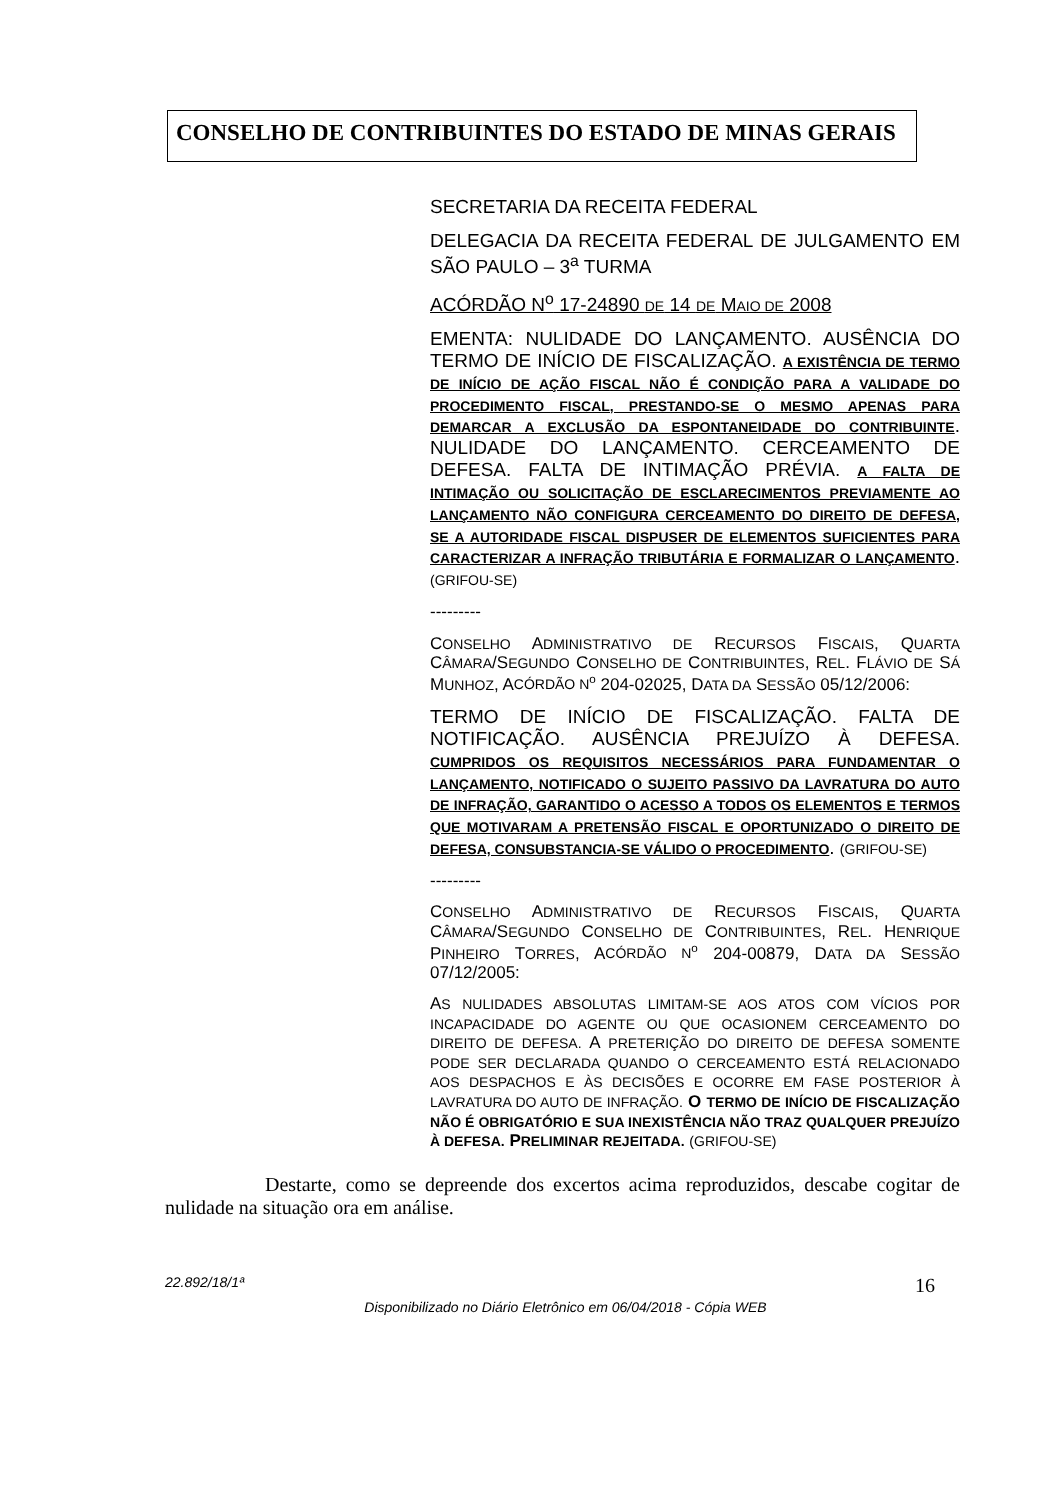CONSELHO DE CONTRIBUINTES DO ESTADO DE MINAS GERAIS
SECRETARIA DA RECEITA FEDERAL
DELEGACIA DA RECEITA FEDERAL DE JULGAMENTO EM SÃO PAULO – 3<sup>a</sup> TURMA
ACÓRDÃO N<sup>o</sup> 17-24890 DE 14 DE MAIO DE 2008
EMENTA: NULIDADE DO LANÇAMENTO. AUSÊNCIA DO TERMO DE INÍCIO DE FISCALIZAÇÃO. A EXISTÊNCIA DE TERMO DE INÍCIO DE AÇÃO FISCAL NÃO É CONDIÇÃO PARA A VALIDADE DO PROCEDIMENTO FISCAL, PRESTANDO-SE O MESMO APENAS PARA DEMARCAR A EXCLUSÃO DA ESPONTANEIDADE DO CONTRIBUINTE. NULIDADE DO LANÇAMENTO. CERCEAMENTO DE DEFESA. FALTA DE INTIMAÇÃO PRÉVIA. A FALTA DE INTIMAÇÃO OU SOLICITAÇÃO DE ESCLARECIMENTOS PREVIAMENTE AO LANÇAMENTO NÃO CONFIGURA CERCEAMENTO DO DIREITO DE DEFESA, SE A AUTORIDADE FISCAL DISPUSER DE ELEMENTOS SUFICIENTES PARA CARACTERIZAR A INFRAÇÃO TRIBUTÁRIA E FORMALIZAR O LANÇAMENTO. (GRIFOU-SE)
---------
CONSELHO ADMINISTRATIVO DE RECURSOS FISCAIS, QUARTA CÂMARA/SEGUNDO CONSELHO DE CONTRIBUINTES, REL. FLÁVIO DE SÁ MUNHOZ, ACÓRDÃO N<sup>o</sup> 204-02025, DATA DA SESSÃO 05/12/2006:
TERMO DE INÍCIO DE FISCALIZAÇÃO. FALTA DE NOTIFICAÇÃO. AUSÊNCIA PREJUÍZO À DEFESA. CUMPRIDOS OS REQUISITOS NECESSÁRIOS PARA FUNDAMENTAR O LANÇAMENTO, NOTIFICADO O SUJEITO PASSIVO DA LAVRATURA DO AUTO DE INFRAÇÃO, GARANTIDO O ACESSO A TODOS OS ELEMENTOS E TERMOS QUE MOTIVARAM A PRETENSÃO FISCAL E OPORTUNIZADO O DIREITO DE DEFESA, CONSUBSTANCIA-SE VÁLIDO O PROCEDIMENTO. (GRIFOU-SE)
---------
CONSELHO ADMINISTRATIVO DE RECURSOS FISCAIS, QUARTA CÂMARA/SEGUNDO CONSELHO DE CONTRIBUINTES, REL. HENRIQUE PINHEIRO TORRES, ACÓRDÃO N<sup>o</sup> 204-00879, DATA DA SESSÃO 07/12/2005:
AS NULIDADES ABSOLUTAS LIMITAM-SE AOS ATOS COM VÍCIOS POR INCAPACIDADE DO AGENTE OU QUE OCASIONEM CERCEAMENTO DO DIREITO DE DEFESA. A PRETERIÇÃO DO DIREITO DE DEFESA SOMENTE PODE SER DECLARADA QUANDO O CERCEAMENTO ESTÁ RELACIONADO AOS DESPACHOS E ÀS DECISÕES E OCORRE EM FASE POSTERIOR À LAVRATURA DO AUTO DE INFRAÇÃO. O TERMO DE INÍCIO DE FISCALIZAÇÃO NÃO É OBRIGATÓRIO E SUA INEXISTÊNCIA NÃO TRAZ QUALQUER PREJUÍZO À DEFESA. PRELIMINAR REJEITADA. (GRIFOU-SE)
Destarte, como se depreende dos excertos acima reproduzidos, descabe cogitar de nulidade na situação ora em análise.
22.892/18/1ª 16
Disponibilizado no Diário Eletrônico em 06/04/2018 - Cópia WEB